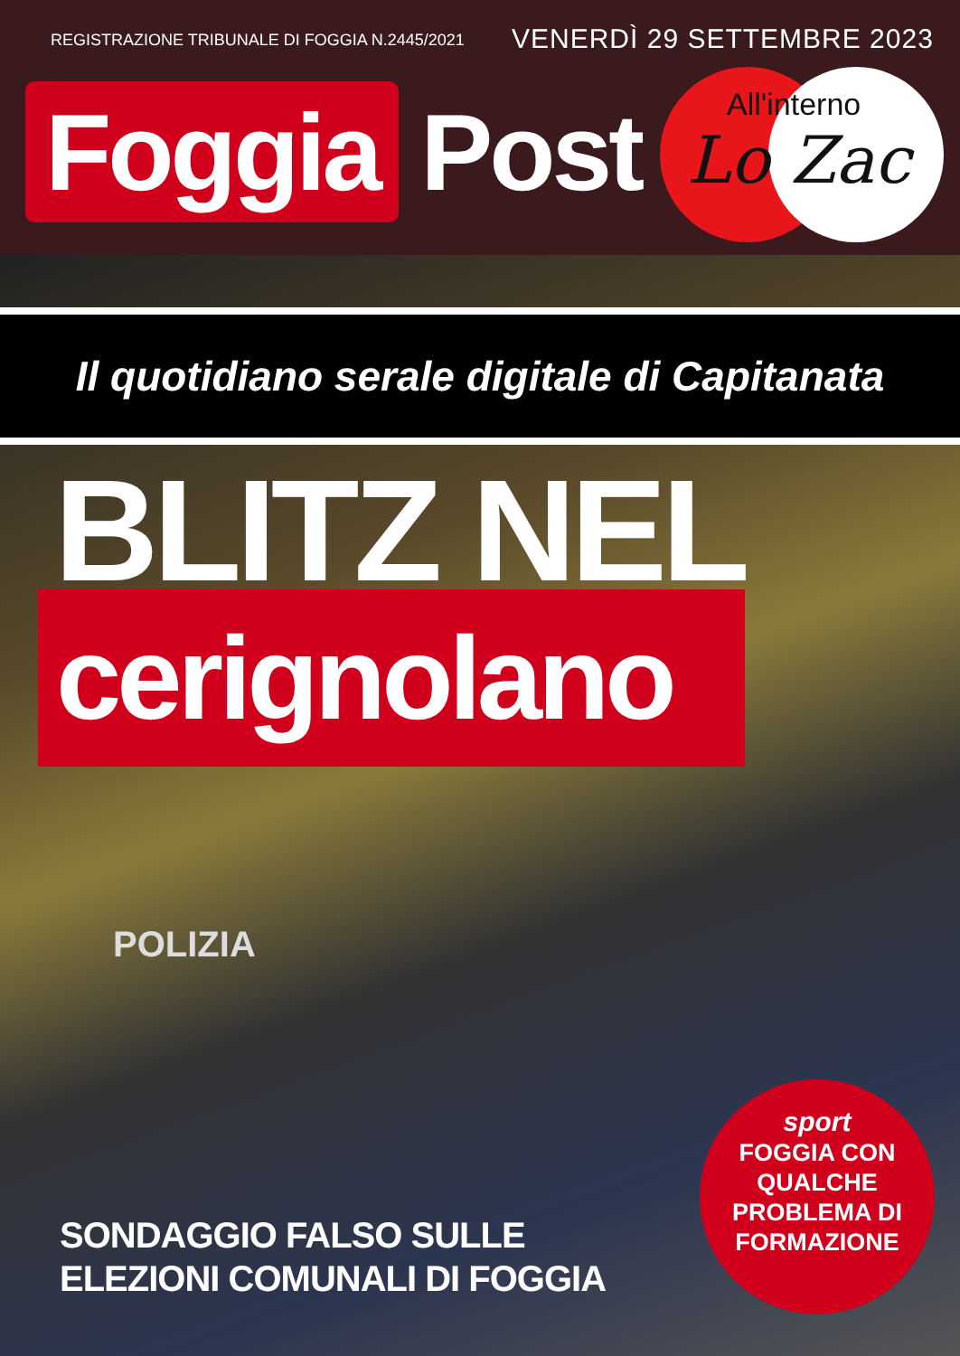REGISTRAZIONE TRIBUNALE DI FOGGIA N.2445/2021
VENERDÌ 29 SETTEMBRE 2023
Foggia
Post
All'interno
Lo Zac
Il quotidiano serale digitale di Capitanata
BLITZ NEL
cerignolano
POLIZIA
SONDAGGIO FALSO SULLE
ELEZIONI COMUNALI DI FOGGIA
sport
FOGGIA CON
QUALCHE
PROBLEMA DI
FORMAZIONE